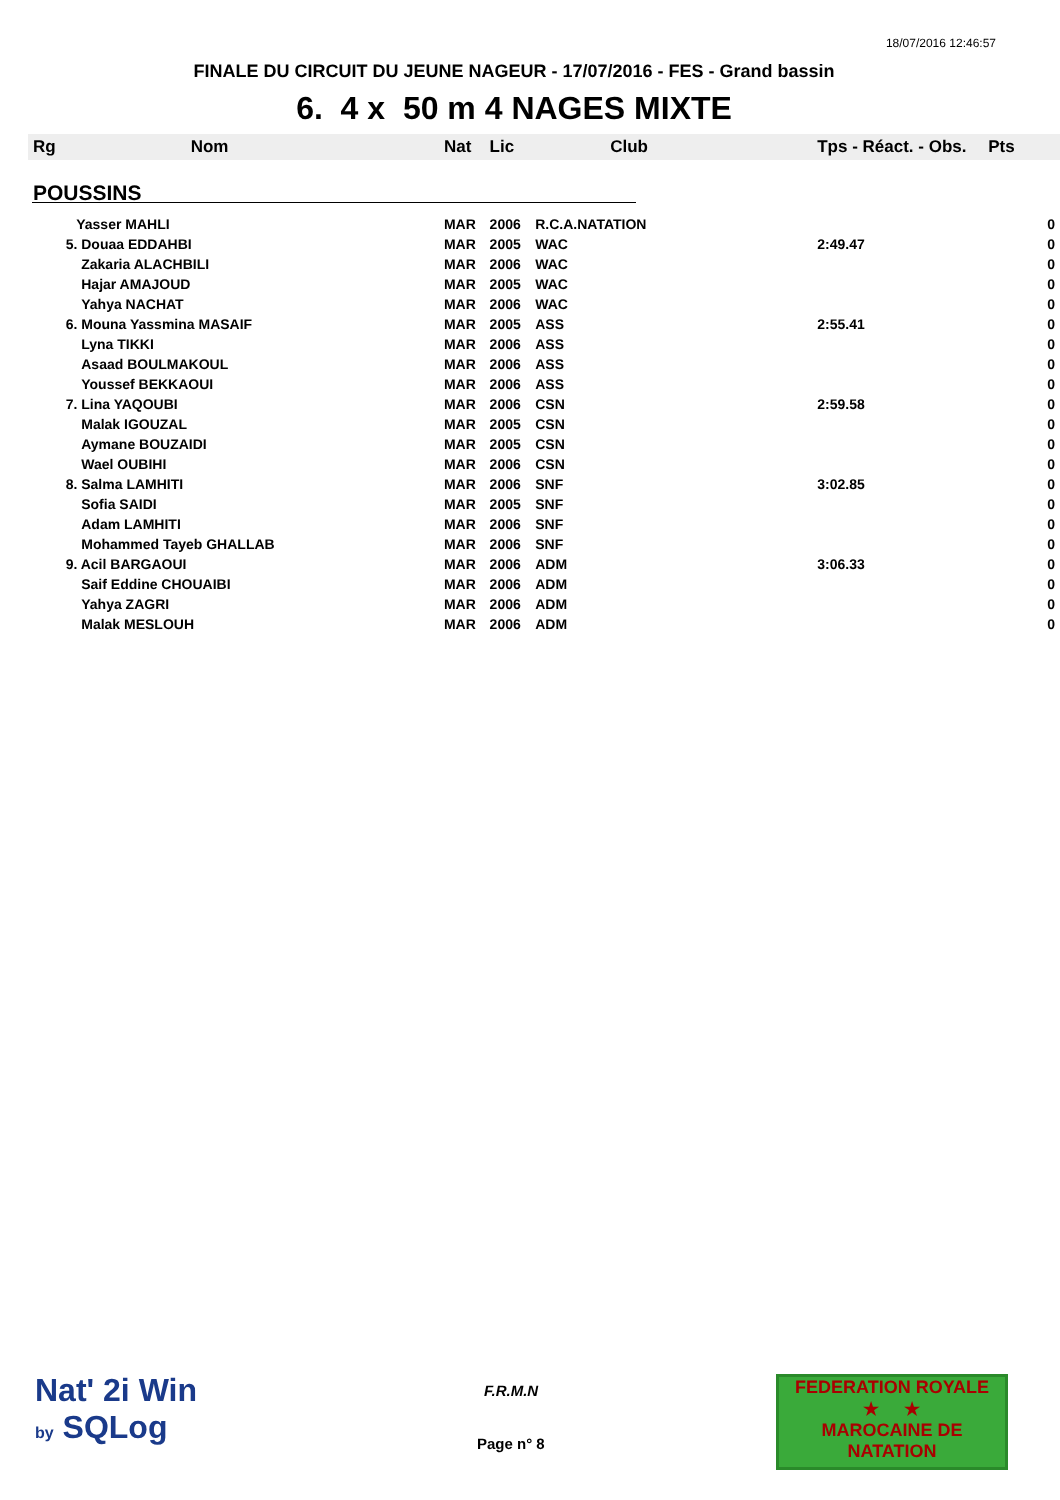18/07/2016 12:46:57
FINALE DU CIRCUIT DU JEUNE NAGEUR - 17/07/2016 - FES - Grand bassin
6. 4 x 50 m 4 NAGES MIXTE
| Rg | Nom | Nat | Lic | Club | Tps - Réact. - Obs. | Pts |
| --- | --- | --- | --- | --- | --- | --- |
| POUSSINS | | | | | | |
| | Yasser MAHLI | MAR | 2006 | R.C.A.NATATION | | 0 |
| | 5. Douaa EDDAHBI | MAR | 2005 | WAC | 2:49.47 | 0 |
| | Zakaria ALACHBILI | MAR | 2006 | WAC | | 0 |
| | Hajar AMAJOUD | MAR | 2005 | WAC | | 0 |
| | Yahya NACHAT | MAR | 2006 | WAC | | 0 |
| | 6. Mouna Yassmina MASAIF | MAR | 2005 | ASS | 2:55.41 | 0 |
| | Lyna TIKKI | MAR | 2006 | ASS | | 0 |
| | Asaad BOULMAKOUL | MAR | 2006 | ASS | | 0 |
| | Youssef BEKKAOUI | MAR | 2006 | ASS | | 0 |
| | 7. Lina YAQOUBI | MAR | 2006 | CSN | 2:59.58 | 0 |
| | Malak IGOUZAL | MAR | 2005 | CSN | | 0 |
| | Aymane BOUZAIDI | MAR | 2005 | CSN | | 0 |
| | Wael OUBIHI | MAR | 2006 | CSN | | 0 |
| | 8. Salma LAMHITI | MAR | 2006 | SNF | 3:02.85 | 0 |
| | Sofia SAIDI | MAR | 2005 | SNF | | 0 |
| | Adam LAMHITI | MAR | 2006 | SNF | | 0 |
| | Mohammed Tayeb GHALLAB | MAR | 2006 | SNF | | 0 |
| | 9. Acil BARGAOUI | MAR | 2006 | ADM | 3:06.33 | 0 |
| | Saif Eddine CHOUAIBI | MAR | 2006 | ADM | | 0 |
| | Yahya ZAGRI | MAR | 2006 | ADM | | 0 |
| | Malak MESLOUH | MAR | 2006 | ADM | | 0 |
Nat' 2i Win
by SQLog
F.R.M.N
Page n° 8
FEDERATION ROYALE
★ ★
MAROCAINE DE NATATION